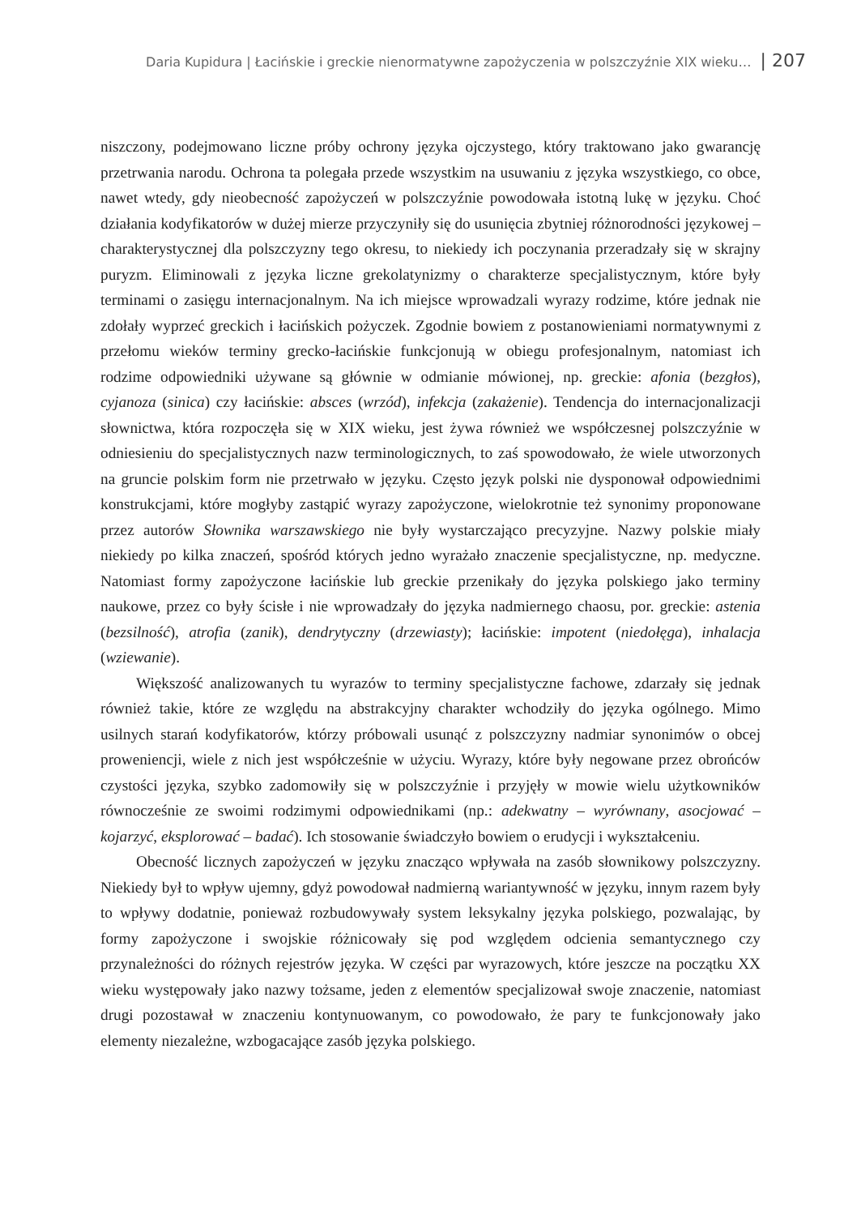Daria Kupidura | Łacińskie i greckie nienormatywne zapożyczenia w polszczyźnie XIX wieku… | 207
niszczony, podejmowano liczne próby ochrony języka ojczystego, który traktowano jako gwarancję przetrwania narodu. Ochrona ta polegała przede wszystkim na usuwaniu z języka wszystkiego, co obce, nawet wtedy, gdy nieobecność zapożyczeń w polszczyźnie powodowała istotną lukę w języku. Choć działania kodyfikatorów w dużej mierze przyczyniły się do usunięcia zbytniej różnorodności językowej – charakterystycznej dla polszczyzny tego okresu, to niekiedy ich poczynania przeradzały się w skrajny puryzm. Eliminowali z języka liczne grekolatynizmy o charakterze specjalistycznym, które były terminami o zasięgu internacjonalnym. Na ich miejsce wprowadzali wyrazy rodzime, które jednak nie zdołały wyprzeć greckich i łacińskich pożyczek. Zgodnie bowiem z postanowieniami normatywnymi z przełomu wieków terminy grecko-łacińskie funkcjonują w obiegu profesjonalnym, natomiast ich rodzime odpowiedniki używane są głównie w odmianie mówionej, np. greckie: afonia (bezgłos), cyjanoza (sinica) czy łacińskie: absces (wrzód), infekcja (zakażenie). Tendencja do internacjonalizacji słownictwa, która rozpoczęła się w XIX wieku, jest żywa również we współczesnej polszczyźnie w odniesieniu do specjalistycznych nazw terminologicznych, to zaś spowodowało, że wiele utworzonych na gruncie polskim form nie przetrwało w języku. Często język polski nie dysponował odpowiednimi konstrukcjami, które mogłyby zastąpić wyrazy zapożyczone, wielokrotnie też synonimy proponowane przez autorów Słownika warszawskiego nie były wystarczająco precyzyjne. Nazwy polskie miały niekiedy po kilka znaczeń, spośród których jedno wyrażało znaczenie specjalistyczne, np. medyczne. Natomiast formy zapożyczone łacińskie lub greckie przenikały do języka polskiego jako terminy naukowe, przez co były ścisłe i nie wprowadzały do języka nadmiernego chaosu, por. greckie: astenia (bezsilność), atrofia (zanik), dendrytyczny (drzewiasty); łacińskie: impotent (niedołęga), inhalacja (wziewanie).
Większość analizowanych tu wyrazów to terminy specjalistyczne fachowe, zdarzały się jednak również takie, które ze względu na abstrakcyjny charakter wchodziły do języka ogólnego. Mimo usilnych starań kodyfikatorów, którzy próbowali usunąć z polszczyzny nadmiar synonimów o obcej proweniencji, wiele z nich jest współcześnie w użyciu. Wyrazy, które były negowane przez obrońców czystości języka, szybko zadomowiły się w polszczyźnie i przyjęły w mowie wielu użytkowników równocześnie ze swoimi rodzimymi odpowiednikami (np.: adekwatny – wyrównany, asocjować – kojarzyć, eksplorować – badać). Ich stosowanie świadczyło bowiem o erudycji i wykształceniu.
Obecność licznych zapożyczeń w języku znacząco wpływała na zasób słownikowy polszczyzny. Niekiedy był to wpływ ujemny, gdyż powodował nadmierną wariantywność w języku, innym razem były to wpływy dodatnie, ponieważ rozbudowywały system leksykalny języka polskiego, pozwalając, by formy zapożyczone i swojskie różnicowały się pod względem odcienia semantycznego czy przynależności do różnych rejestrów języka. W części par wyrazowych, które jeszcze na początku XX wieku występowały jako nazwy tożsame, jeden z elementów specjalizował swoje znaczenie, natomiast drugi pozostawał w znaczeniu kontynuowanym, co powodowało, że pary te funkcjonowały jako elementy niezależne, wzbogacające zasób języka polskiego.